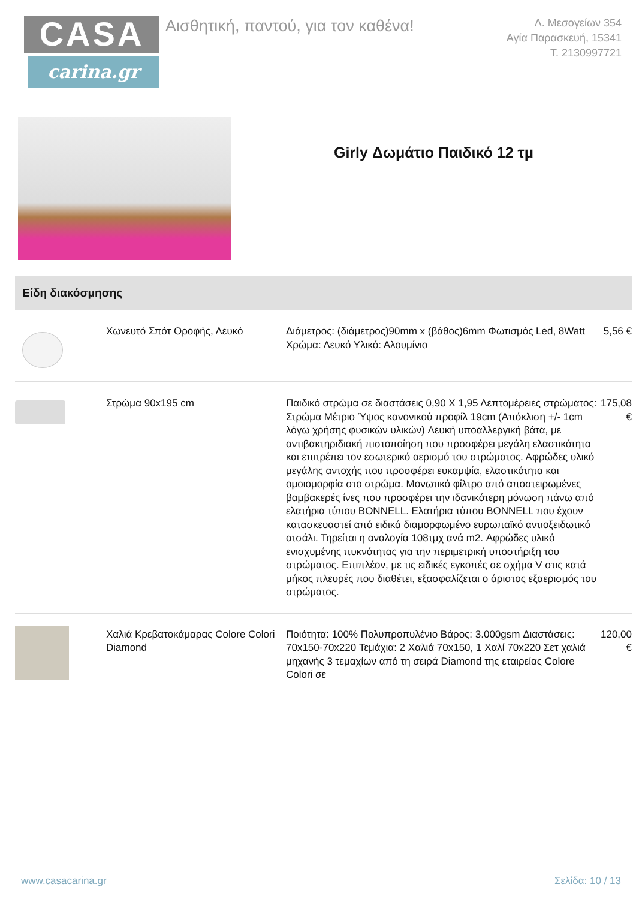CASA
carina.gr
Αισθητική, παντού, για τον καθένα!
Λ. Μεσογείων 354
Αγία Παρασκευή, 15341
T. 2130997721
Girly Δωμάτιο Παιδικό 12 τμ
Είδη διακόσμησης
| | Χωνευτό Σπότ Οροφής, Λευκό | Διάμετρος: (διάμετρος)90mm x (βάθος)6mm Φωτισμός Led, 8Watt Χρώμα: Λευκό Υλικό: Αλουμίνιο | 5,56 € |
| | Στρώμα 90x195 cm | Παιδικό στρώμα σε διαστάσεις 0,90 Χ 1,95 Λεπτομέρειες στρώματος: Στρώμα Μέτριο Ύψος κανονικού προφίλ 19cm (Απόκλιση +/- 1cm λόγω χρήσης φυσικών υλικών) Λευκή υποαλλεργική βάτα, με αντιβακτηριδιακή πιστοποίηση που προσφέρει μεγάλη ελαστικότητα και επιτρέπει τον εσωτερικό αερισμό του στρώματος. Αφρώδες υλικό μεγάλης αντοχής που προσφέρει ευκαμψία, ελαστικότητα και ομοιομορφία στο στρώμα. Μονωτικό φίλτρο από αποστειρωμένες βαμβακερές ίνες που προσφέρει την ιδανικότερη μόνωση πάνω από ελατήρια τύπου BONNELL. Ελατήρια τύπου BONNELL που έχουν κατασκευαστεί από ειδικά διαμορφωμένο ευρωπαϊκό αντιοξειδωτικό ατσάλι. Τηρείται η αναλογία 108τμχ ανά m2. Αφρώδες υλικό ενισχυμένης πυκνότητας για την περιμετρική υποστήριξη του στρώματος. Επιπλέον, με τις ειδικές εγκοπές σε σχήμα V στις κατά μήκος πλευρές που διαθέτει, εξασφαλίζεται ο άριστος εξαερισμός του στρώματος. | 175,08 € |
| | Χαλιά Κρεβατοκάμαρας Colore Colori Diamond | Ποιότητα: 100% Πολυπροπυλένιο Βάρος: 3.000gsm Διαστάσεις: 70x150-70x220 Τεμάχια: 2 Χαλιά 70x150, 1 Χαλί 70x220 Σετ χαλιά μηχανής 3 τεμαχίων από τη σειρά Diamond της εταιρείας Colore Colori σε | 120,00 € |
www.casacarina.gr Σελίδα: 10 / 13